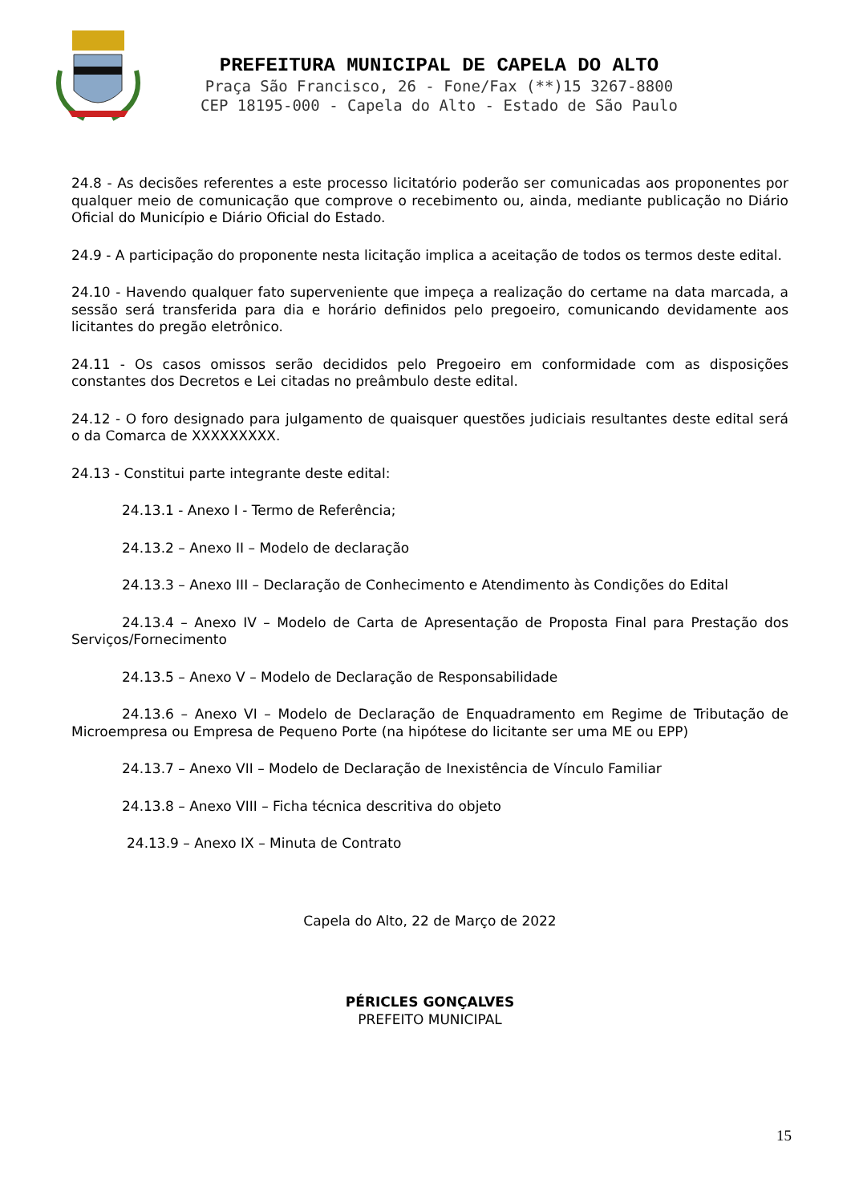PREFEITURA MUNICIPAL DE CAPELA DO ALTO
Praça São Francisco, 26 - Fone/Fax (**)15 3267-8800
CEP 18195-000 - Capela do Alto - Estado de São Paulo
24.8 - As decisões referentes a este processo licitatório poderão ser comunicadas aos proponentes por qualquer meio de comunicação que comprove o recebimento ou, ainda, mediante publicação no Diário Oficial do Município e Diário Oficial do Estado.
24.9 - A participação do proponente nesta licitação implica a aceitação de todos os termos deste edital.
24.10 - Havendo qualquer fato superveniente que impeça a realização do certame na data marcada, a sessão será transferida para dia e horário definidos pelo pregoeiro, comunicando devidamente aos licitantes do pregão eletrônico.
24.11 - Os casos omissos serão decididos pelo Pregoeiro em conformidade com as disposições constantes dos Decretos e Lei citadas no preâmbulo deste edital.
24.12 - O foro designado para julgamento de quaisquer questões judiciais resultantes deste edital será o da Comarca de XXXXXXXXX.
24.13 - Constitui parte integrante deste edital:
24.13.1 - Anexo I - Termo de Referência;
24.13.2 – Anexo II – Modelo de declaração
24.13.3 – Anexo III – Declaração de Conhecimento e Atendimento às Condições do Edital
24.13.4 – Anexo IV – Modelo de Carta de Apresentação de Proposta Final para Prestação dos Serviços/Fornecimento
24.13.5 – Anexo V – Modelo de Declaração de Responsabilidade
24.13.6 – Anexo VI – Modelo de Declaração de Enquadramento em Regime de Tributação de Microempresa ou Empresa de Pequeno Porte (na hipótese do licitante ser uma ME ou EPP)
24.13.7 – Anexo VII – Modelo de Declaração de Inexistência de Vínculo Familiar
24.13.8 – Anexo VIII – Ficha técnica descritiva do objeto
24.13.9 – Anexo IX – Minuta de Contrato
Capela do Alto, 22 de Março de 2022
PÉRICLES GONÇALVES
PREFEITO MUNICIPAL
15